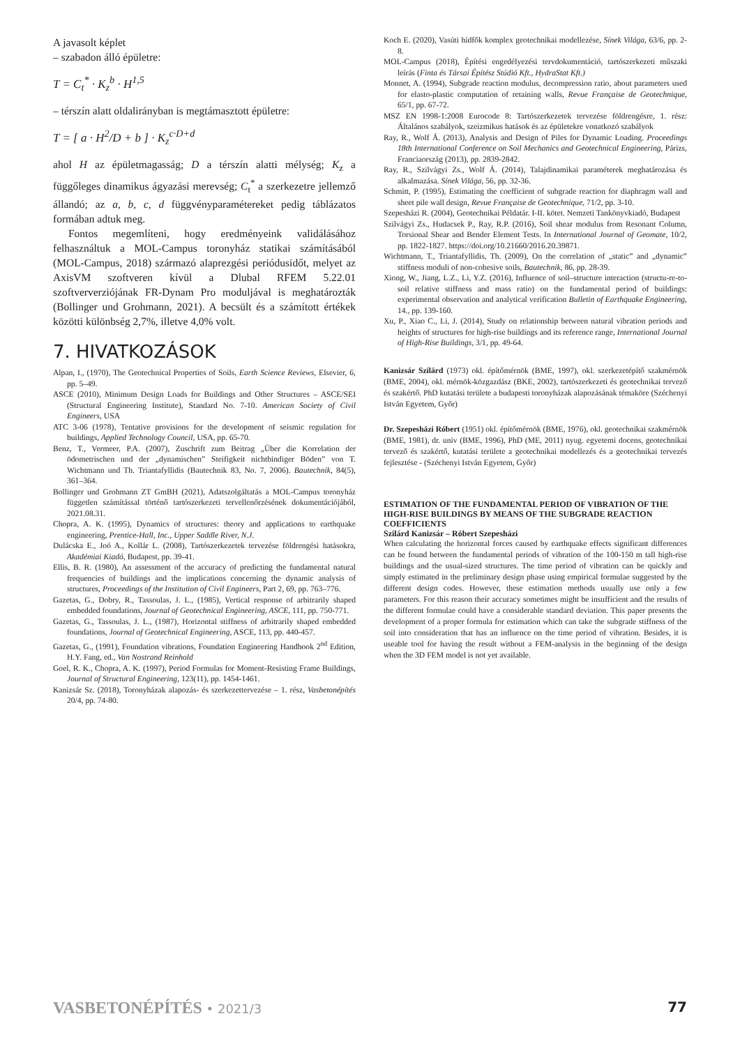A javasolt képlet
– szabadon álló épületre:
T = C<sub>t</sub><sup>*</sup> · K<sub>z</sub><sup>b</sup> · H<sup>1,5</sup>
– térszín alatt oldalirányban is megtámasztott épületre:
T = [ a · H<sup>2</sup>/D + b ] · K<sub>z</sub><sup>c·D+d</sup>
ahol H az épületmagasság; D a térszín alatti mélység; K<sub>z</sub> a függőleges dinamikus ágyazási merevség; C<sub>t</sub><sup>*</sup> a szerkezetre jellemző állandó; az a, b, c, d függvényparamétereket pedig táblázatos formában adtuk meg.
Fontos megemlíteni, hogy eredményeink validálásához felhasználtuk a MOL-Campus toronyház statikai számításából (MOL-Campus, 2018) származó alaprezgési periódusidőt, melyet az AxisVM szoftveren kívül a Dlubal RFEM 5.22.01 szoftververziójának FR-Dynam Pro moduljával is meghatározták (Bollinger und Grohmann, 2021). A becsült és a számított értékek közötti különbség 2,7%, illetve 4,0% volt.
7. HIVATKOZÁSOK
Alpan, I., (1970), The Geotechnical Properties of Soils, Earth Science Reviews, Elsevier, 6, pp. 5–49.
ASCE (2010), Minimum Design Loads for Buildings and Other Structures – ASCE/SEI (Structural Engineering Institute), Standard No. 7-10. American Society of Civil Engineers, USA
ATC 3-06 (1978), Tentative provisions for the development of seismic regulation for buildings, Applied Technology Council, USA, pp. 65-70.
Benz, T., Vermeer, P.A. (2007), Zuschrift zum Beitrag „Über die Korrelation der ödometrischen und der „dynamischen” Steifigkeit nichtbindiger Böden” von T. Wichtmann und Th. Triantafyllidis (Bautechnik 83, No. 7, 2006). Bautechnik, 84(5), 361–364.
Bollinger und Grohmann ZT GmBH (2021), Adatszolgáltatás a MOL-Campus toronyház független számítással történő tartószerkezeti tervellenőrzésének dokumentációjából, 2021.08.31.
Chopra, A. K. (1995), Dynamics of structures: theory and applications to earthquake engineering, Prentice-Hall, Inc., Upper Saddle River, N.J.
Dulácska E., Joó A., Kollár L. (2008), Tartószerkezetek tervezése földrengési hatásokra, Akadémiai Kiadó, Budapest, pp. 39-41.
Ellis, B. R. (1980), An assessment of the accuracy of predicting the fundamental natural frequencies of buildings and the implications concerning the dynamic analysis of structures, Proceedings of the Institution of Civil Engineers, Part 2, 69, pp. 763–776.
Gazetas, G., Dobry, R., Tassoulas, J. L., (1985), Vertical response of arbitrarily shaped embedded foundations, Journal of Geotechnical Engineering, ASCE, 111, pp. 750-771.
Gazetas, G., Tassoulas, J. L., (1987), Horizontal stiffness of arbitrarily shaped embedded foundations, Journal of Geotechnical Engineering, ASCE, 113, pp. 440-457.
Gazetas, G., (1991), Foundation vibrations, Foundation Engineering Handbook 2<sup>nd</sup> Edition, H.Y. Fang, ed., Van Nostrand Reinhold
Goel, R. K., Chopra, A. K. (1997), Period Formulas for Moment-Resisting Frame Buildings, Journal of Structural Engineering, 123(11), pp. 1454-1461.
Kanizsár Sz. (2018), Toronyházak alapozás- és szerkezettervezése – 1. rész, Vasbetonépítés 20/4, pp. 74-80.
Koch E. (2020), Vasúti hídfők komplex geotechnikai modellezése, Sínek Világa, 63/6, pp. 2-8.
MOL-Campus (2018), Építési engedélyezési tervdokumentáció, tartószerkezeti műszaki leírás (Finta és Társai Építész Stúdió Kft., HydraStat Kft.)
Monnet, A. (1994), Subgrade reaction modulus, decompression ratio, about parameters used for elasto-plastic computation of retaining walls, Revue Française de Geotechnique, 65/1, pp. 67-72.
MSZ EN 1998-1:2008 Eurocode 8: Tartószerkezetek tervezése földrengésre, 1. rész: Általános szabályok, szeizmikus hatások és az épületekre vonatkozó szabályok
Ray, R., Wolf Á. (2013), Analysis and Design of Piles for Dynamic Loading. Proceedings 18th International Conference on Soil Mechanics and Geotechnical Engineering, Párizs, Franciaország (2013), pp. 2839-2842.
Ray, R., Szilvágyi Zs., Wolf Á. (2014), Talajdinamikai paraméterek meghatározása és alkalmazása. Sínek Világa, 56, pp. 32-36.
Schmitt, P. (1995), Estimating the coefficient of subgrade reaction for diaphragm wall and sheet pile wall design, Revue Française de Geotechnique, 71/2, pp. 3-10.
Szepesházi R. (2004), Geotechnikai Példatár. I-II. kötet. Nemzeti Tankönyvkiadó, Budapest
Szilvágyi Zs., Hudacsek P., Ray, R.P. (2016), Soil shear modulus from Resonant Column, Torsional Shear and Bender Element Tests. In International Journal of Geomate, 10/2, pp. 1822-1827. https://doi.org/10.21660/2016.20.39871.
Wichtmann, T., Triantafyllidis, Th. (2009), On the correlation of „static” and „dynamic” stiffness moduli of non-cohesive soils, Bautechnik, 86, pp. 28-39.
Xiong, W., Jiang, L.Z., Li, Y.Z. (2016), Influence of soil–structure interaction (structu-re-to-soil relative stiffness and mass ratio) on the fundamental period of buildings: experimental observation and analytical verification Bulletin of Earthquake Engineering, 14., pp. 139-160.
Xu, P., Xiao C., Li, J. (2014), Study on relationship between natural vibration periods and heights of structures for high-rise buildings and its reference range, International Journal of High-Rise Buildings, 3/1, pp. 49-64.
Kanizsár Szilárd (1973) okl. építőmérnök (BME, 1997), okl. szerkezetépítő szakmérnök (BME, 2004), okl. mérnök-közgazdász (BKE, 2002), tartószerkezeti és geotechnikai tervező és szakértő. PhD kutatási területe a budapesti toronyházak alapozásának témaköre (Széchenyi István Egyetem, Győr)
Dr. Szepesházi Róbert (1951) okl. építőmérnök (BME, 1976), okl. geotechnikai szakmérnök (BME, 1981), dr. univ (BME, 1996), PhD (ME, 2011) nyug. egyetemi docens, geotechnikai tervező és szakértő, kutatási területe a geotechnikai modellezés és a geotechnikai tervezés fejlesztése - (Széchenyi István Egyetem, Győr)
ESTIMATION OF THE FUNDAMENTAL PERIOD OF VIBRATION OF THE HIGH-RISE BUILDINGS BY MEANS OF THE SUBGRADE REACTION COEFFICIENTS
Szilárd Kanizsár – Róbert Szepesházi
When calculating the horizontal forces caused by earthquake effects significant differences can be found between the fundamental periods of vibration of the 100-150 m tall high-rise buildings and the usual-sized structures. The time period of vibration can be quickly and simply estimated in the preliminary design phase using empirical formulae suggested by the different design codes. However, these estimation methods usually use only a few parameters. For this reason their accuracy sometimes might be insufficient and the results of the different formulae could have a considerable standard deviation. This paper presents the development of a proper formula for estimation which can take the subgrade stiffness of the soil into consideration that has an influence on the time period of vibration. Besides, it is useable tool for having the result without a FEM-analysis in the beginning of the design when the 3D FEM model is not yet available.
VASBETONÉPÍTÉS • 2021/3 77